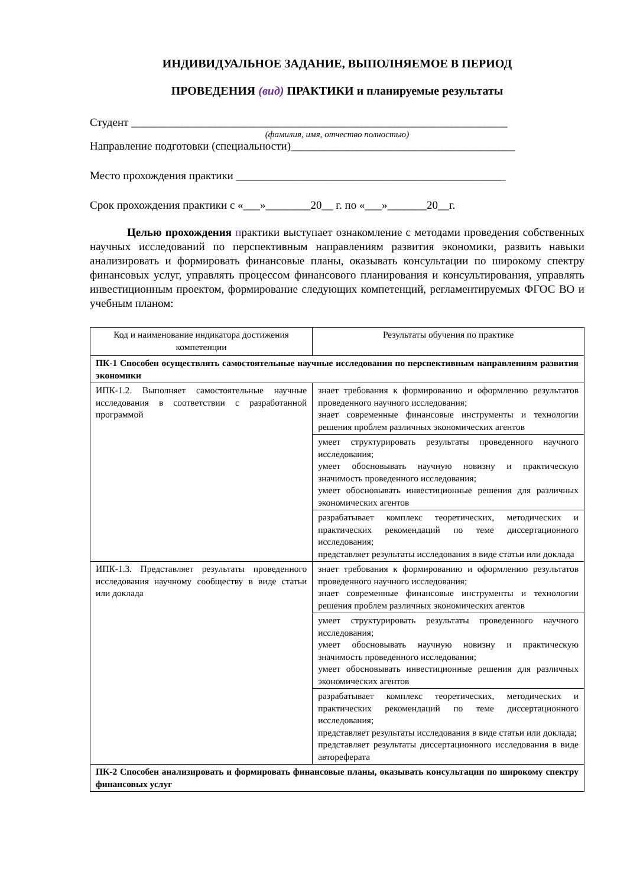ИНДИВИДУАЛЬНОЕ ЗАДАНИЕ, ВЫПОЛНЯЕМОЕ В ПЕРИОД
ПРОВЕДЕНИЯ (вид) ПРАКТИКИ и планируемые результаты
Студент ___________________________________________________________________
(фамилия, имя, отчество полностью)
Направление подготовки (специальности)________________________________________
Место прохождения практики ________________________________________________
Срок прохождения практики с «___»________20__ г. по «___»_______20__г.
Целью прохождения практики выступает ознакомление с методами проведения собственных научных исследований по перспективным направлениям развития экономики, развить навыки анализировать и формировать финансовые планы, оказывать консультации по широкому спектру финансовых услуг, управлять процессом финансового планирования и консультирования, управлять инвестиционным проектом, формирование следующих компетенций, регламентируемых ФГОС ВО и учебным планом:
| Код и наименование индикатора достижения компетенции | Результаты обучения по практике |
| ПК-1 Способен осуществлять самостоятельные научные исследования по перспективным направлениям развития экономики | |
| ИПК-1.2. Выполняет самостоятельные научные исследования в соответствии с разработанной программой | знает требования к формированию и оформлению результатов проведенного научного исследования; знает современные финансовые инструменты и технологии решения проблем различных экономических агентов |
| | умеет структурировать результаты проведенного научного исследования; умеет обосновывать научную новизну и практическую значимость проведенного исследования; умеет обосновывать инвестиционные решения для различных экономических агентов |
| | разрабатывает комплекс теоретических, методических и практических рекомендаций по теме диссертационного исследования; представляет результаты исследования в виде статьи или доклада |
| ИПК-1.3. Представляет результаты проведенного исследования научному сообществу в виде статьи или доклада | знает требования к формированию и оформлению результатов проведенного научного исследования; знает современные финансовые инструменты и технологии решения проблем различных экономических агентов |
| | умеет структурировать результаты проведенного научного исследования; умеет обосновывать научную новизну и практическую значимость проведенного исследования; умеет обосновывать инвестиционные решения для различных экономических агентов |
| | разрабатывает комплекс теоретических, методических и практических рекомендаций по теме диссертационного исследования; представляет результаты исследования в виде статьи или доклада; представляет результаты диссертационного исследования в виде автореферата |
| ПК-2 Способен анализировать и формировать финансовые планы, оказывать консультации по широкому спектру финансовых услуг | |